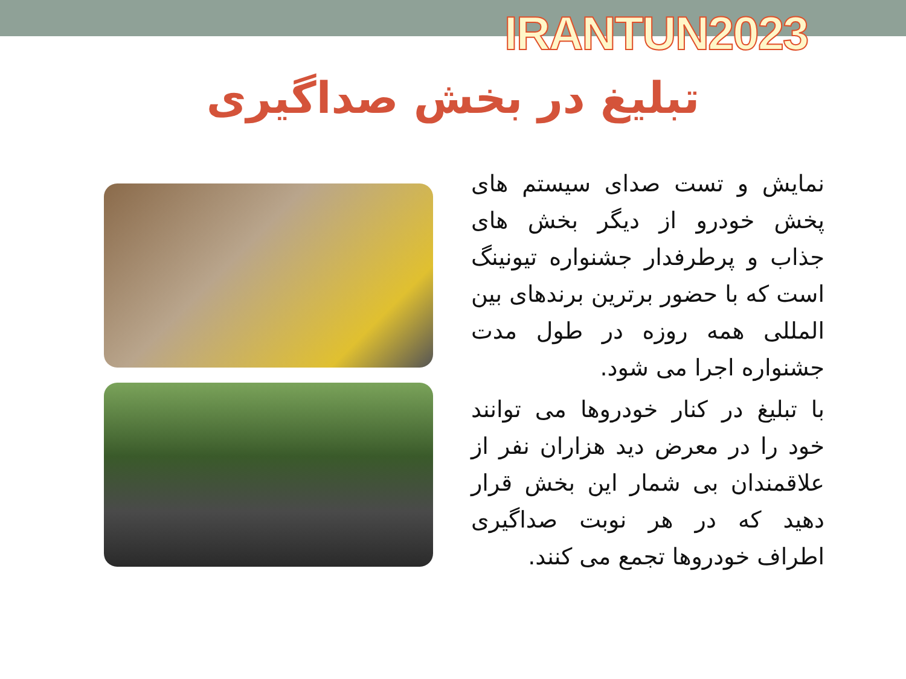IRANTUN2023
تبلیغ در بخش صداگیری
نمایش و تست صدای سیستم های پخش خودرو از دیگر بخش های جذاب و پرطرفدار جشنواره تیونینگ است که با حضور برترین برندهای بین المللی همه روزه در طول مدت جشنواره اجرا می شود.
با تبلیغ در کنار خودروها می توانند خود را در معرض دید هزاران نفر از علاقمندان بی شمار این بخش قرار دهید که در هر نوبت صداگیری اطراف خودروها تجمع می کنند.